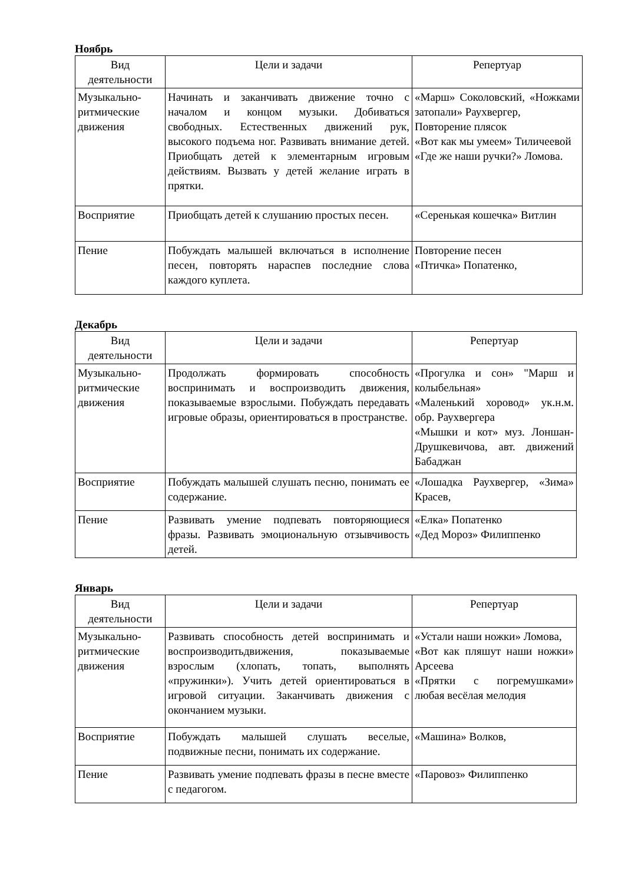Ноябрь
| Вид деятельности | Цели и задачи | Репертуар |
| --- | --- | --- |
| Музыкально-ритмические движения | Начинать и заканчивать движение точно с началом и концом музыки. Добиваться свободных. Естественных движений рук, высокого подъема ног. Развивать внимание детей. Приобщать детей к элементарным игровым действиям. Вызвать у детей желание играть в прятки. | «Марш» Соколовский, «Ножками затопали» Раухвергер, Повторение плясок «Вот как мы умеем» Тиличеевой «Где же наши ручки?» Ломова. |
| Восприятие | Приобщать детей к слушанию простых песен. | «Серенькая кошечка» Витлин |
| Пение | Побуждать малышей включаться в исполнение песен, повторять нараспев последние слова каждого куплета. | Повторение песен «Птичка» Попатенко, |
Декабрь
| Вид деятельности | Цели и задачи | Репертуар |
| --- | --- | --- |
| Музыкально-ритмические движения | Продолжать формировать способность воспринимать и воспроизводить движения, показываемые взрослыми. Побуждать передавать игровые образы, ориентироваться в пространстве. | «Прогулка и сон» "Марш и колыбельная» «Маленький хоровод» ук.н.м. обр. Раухвергера «Мышки и кот» муз. Лоншан-Друшкевичова, авт. движений Бабаджан |
| Восприятие | Побуждать малышей слушать песню, понимать ее содержание. | «Лошадка Раухвергер, «Зима» Красев, |
| Пение | Развивать умение подпевать повторяющиеся фразы. Развивать эмоциональную отзывчивость детей. | «Елка» Попатенко «Дед Мороз» Филиппенко |
Январь
| Вид деятельности | Цели и задачи | Репертуар |
| --- | --- | --- |
| Музыкально-ритмические движения | Развивать способность детей воспринимать и воспроизводитьдвижения, показываемые взрослым (хлопать, топать, выполнять «пружинки»). Учить детей ориентироваться в игровой ситуации. Заканчивать движения с окончанием музыки. | «Устали наши ножки» Ломова, «Вот как пляшут наши ножки» Арсеева «Прятки с погремушками» любая весёлая мелодия |
| Восприятие | Побуждать малышей слушать веселые, подвижные песни, понимать их содержание. | «Машина» Волков, |
| Пение | Развивать умение подпевать фразы в песне вместе с педагогом. | «Паровоз» Филиппенко |